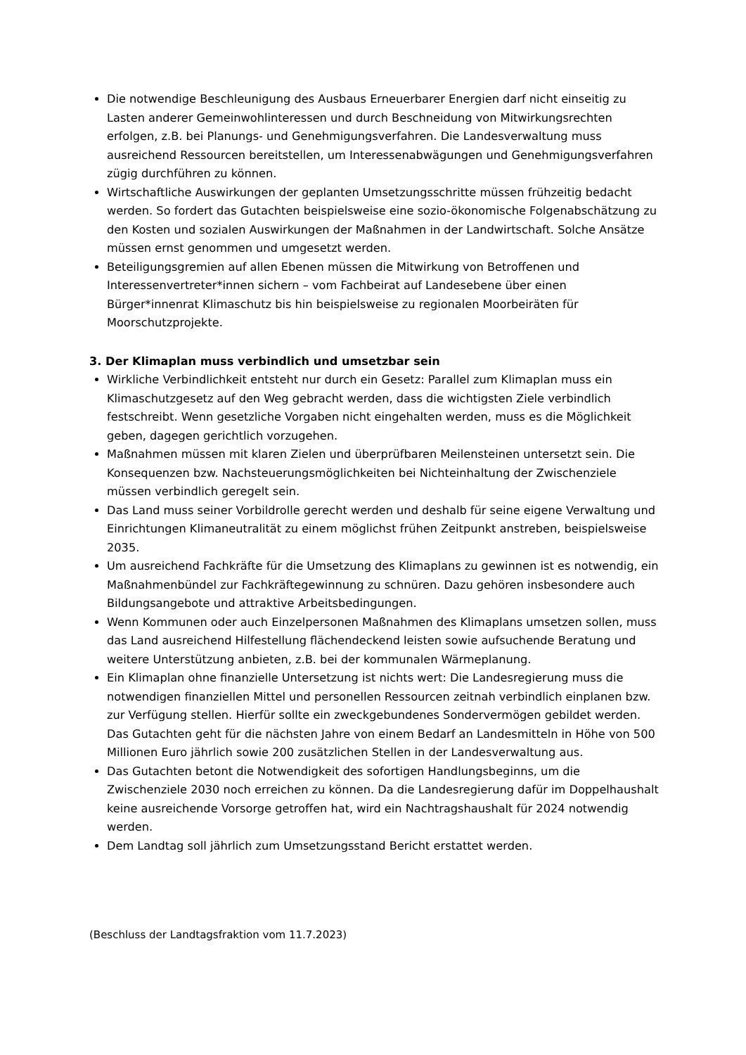Die notwendige Beschleunigung des Ausbaus Erneuerbarer Energien darf nicht einseitig zu Lasten anderer Gemeinwohlinteressen und durch Beschneidung von Mitwirkungsrechten erfolgen, z.B. bei Planungs- und Genehmigungsverfahren. Die Landesverwaltung muss ausreichend Ressourcen bereitstellen, um Interessenabwägungen und Genehmigungsverfahren zügig durchführen zu können.
Wirtschaftliche Auswirkungen der geplanten Umsetzungsschritte müssen frühzeitig bedacht werden. So fordert das Gutachten beispielsweise eine sozio-ökonomische Folgenabschätzung zu den Kosten und sozialen Auswirkungen der Maßnahmen in der Landwirtschaft. Solche Ansätze müssen ernst genommen und umgesetzt werden.
Beteiligungsgremien auf allen Ebenen müssen die Mitwirkung von Betroffenen und Interessenvertreter*innen sichern – vom Fachbeirat auf Landesebene über einen Bürger*innenrat Klimaschutz bis hin beispielsweise zu regionalen Moorbeiräten für Moorschutzprojekte.
3. Der Klimaplan muss verbindlich und umsetzbar sein
Wirkliche Verbindlichkeit entsteht nur durch ein Gesetz: Parallel zum Klimaplan muss ein Klimaschutzgesetz auf den Weg gebracht werden, dass die wichtigsten Ziele verbindlich festschreibt. Wenn gesetzliche Vorgaben nicht eingehalten werden, muss es die Möglichkeit geben, dagegen gerichtlich vorzugehen.
Maßnahmen müssen mit klaren Zielen und überprüfbaren Meilensteinen untersetzt sein. Die Konsequenzen bzw. Nachsteuerungsmöglichkeiten bei Nichteinhaltung der Zwischenziele müssen verbindlich geregelt sein.
Das Land muss seiner Vorbildrolle gerecht werden und deshalb für seine eigene Verwaltung und Einrichtungen Klimaneutralität zu einem möglichst frühen Zeitpunkt anstreben, beispielsweise 2035.
Um ausreichend Fachkräfte für die Umsetzung des Klimaplans zu gewinnen ist es notwendig, ein Maßnahmenbündel zur Fachkräftegewinnung zu schnüren. Dazu gehören insbesondere auch Bildungsangebote und attraktive Arbeitsbedingungen.
Wenn Kommunen oder auch Einzelpersonen Maßnahmen des Klimaplans umsetzen sollen, muss das Land ausreichend Hilfestellung flächendeckend leisten sowie aufsuchende Beratung und weitere Unterstützung anbieten, z.B. bei der kommunalen Wärmeplanung.
Ein Klimaplan ohne finanzielle Untersetzung ist nichts wert: Die Landesregierung muss die notwendigen finanziellen Mittel und personellen Ressourcen zeitnah verbindlich einplanen bzw. zur Verfügung stellen. Hierfür sollte ein zweckgebundenes Sondervermögen gebildet werden. Das Gutachten geht für die nächsten Jahre von einem Bedarf an Landesmitteln in Höhe von 500 Millionen Euro jährlich sowie 200 zusätzlichen Stellen in der Landesverwaltung aus.
Das Gutachten betont die Notwendigkeit des sofortigen Handlungsbeginns, um die Zwischenziele 2030 noch erreichen zu können. Da die Landesregierung dafür im Doppelhaushalt keine ausreichende Vorsorge getroffen hat, wird ein Nachtragshaushalt für 2024 notwendig werden.
Dem Landtag soll jährlich zum Umsetzungsstand Bericht erstattet werden.
(Beschluss der Landtagsfraktion vom 11.7.2023)